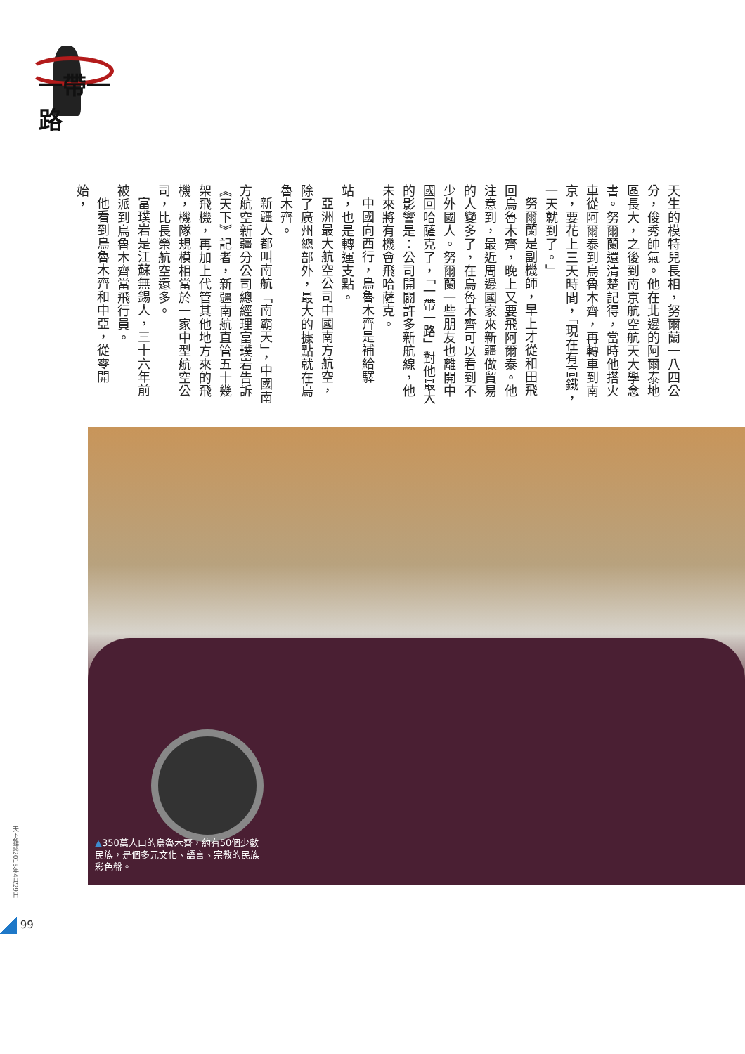一帶一路
天生的模特兒長相，努爾蘭一八四公分，俊秀帥氣。他在北邊的阿爾泰地區長大，之後到南京航空航天大學念書。努爾蘭還清楚記得，當時他搭火車從阿爾泰到烏魯木齊，再轉車到南京，要花上三天時間，「現在有高鐵，一天就到了。」
努爾蘭是副機師，早上才從和田飛回烏魯木齊，晚上又要飛阿爾泰。他注意到，最近周邊國家來新疆做貿易的人變多了，在烏魯木齊可以看到不少外國人。努爾蘭一些朋友也離開中國回哈薩克了，「一帶一路」對他最大的影響是：公司開闢許多新航線，他未來將有機會飛哈薩克。
中國向西行，烏魯木齊是補給驛站，也是轉運支點。
亞洲最大航空公司中國南方航空，除了廣州總部外，最大的據點就在烏魯木齊。
新疆人都叫南航「南霸天」，中國南方航空新疆分公司總經理富璞岩告訴《天下》記者，新疆南航直管五十幾架飛機，再加上代管其他地方來的飛機，機隊規模相當於一家中型航空公司，比長榮航空還多。
富璞岩是江蘇無錫人，三十六年前被派到烏魯木齊當飛行員。
他看到烏魯木齊和中亞，從零開始，
▲350萬人口的烏魯木齊，約有50個少數民族，是個多元文化、語言、宗教的民族彩色盤。
天下雜誌2015年4月29日
99